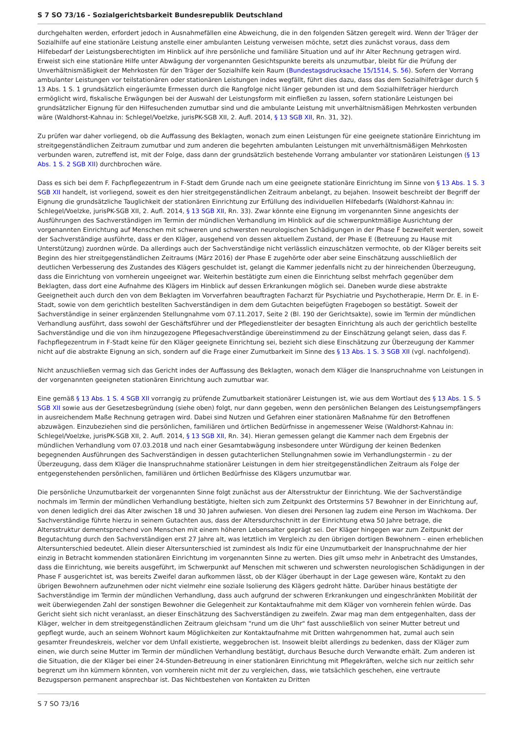S 7 SO 73/16 - Sozialgerichtsbarkeit Bundesrepublik Deutschland
durchgehalten werden, erfordert jedoch in Ausnahmefällen eine Abweichung, die in den folgenden Sätzen geregelt wird. Wenn der Träger der Sozialhilfe auf eine stationäre Leistung anstelle einer ambulanten Leistung verweisen möchte, setzt dies zunächst voraus, dass dem Hilfebedarf der Leistungsberechtigten im Hinblick auf ihre persönliche und familiäre Situation und auf ihr Alter Rechnung getragen wird. Erweist sich eine stationäre Hilfe unter Abwägung der vorgenannten Gesichtspunkte bereits als unzumutbar, bleibt für die Prüfung der Unverhältnismäßigkeit der Mehrkosten für den Träger der Sozialhilfe kein Raum (Bundestagsdrucksache 15/1514, S. 56). Sofern der Vorrang ambulanter Leistungen vor teilstationären oder stationären Leistungen indes wegfällt, führt dies dazu, dass das dem Sozialhilfeträger durch § 13 Abs. 1 S. 1 grundsätzlich eingeräumte Ermessen durch die Rangfolge nicht länger gebunden ist und dem Sozialhilfeträger hierdurch ermöglicht wird, fiskalische Erwägungen bei der Auswahl der Leistungsform mit einfließen zu lassen, sofern stationäre Leistungen bei grundsätzlicher Eignung für den Hilfesuchenden zumutbar sind und die ambulante Leistung mit unverhältnismäßigen Mehrkosten verbunden wäre (Waldhorst-Kahnau in: Schlegel/Voelzke, jurisPK-SGB XII, 2. Aufl. 2014, § 13 SGB XII, Rn. 31, 32).
Zu prüfen war daher vorliegend, ob die Auffassung des Beklagten, wonach zum einen Leistungen für eine geeignete stationäre Einrichtung im streitgegenständlichen Zeitraum zumutbar und zum anderen die begehrten ambulanten Leistungen mit unverhältnismäßigen Mehrkosten verbunden waren, zutreffend ist, mit der Folge, dass dann der grundsätzlich bestehende Vorrang ambulanter vor stationären Leistungen (§ 13 Abs. 1 S. 2 SGB XII) durchbrochen wäre.
Dass es sich bei dem F. Fachpflegezentrum in F-Stadt dem Grunde nach um eine geeignete stationäre Einrichtung im Sinne von § 13 Abs. 1 S. 3 SGB XII handelt, ist vorliegend, soweit es den hier streitgegenständlichen Zeitraum anbelangt, zu bejahen. Insoweit beschreibt der Begriff der Eignung die grundsätzliche Tauglichkeit der stationären Einrichtung zur Erfüllung des individuellen Hilfebedarfs (Waldhorst-Kahnau in: Schlegel/Voelzke, jurisPK-SGB XII, 2. Aufl. 2014, § 13 SGB XII, Rn. 33). Zwar könnte eine Eignung im vorgenannten Sinne angesichts der Ausführungen des Sachverständigen im Termin der mündlichen Verhandlung im Hinblick auf die schwerpunktmäßige Ausrichtung der vorgenannten Einrichtung auf Menschen mit schweren und schwersten neurologischen Schädigungen in der Phase F bezweifelt werden, soweit der Sachverständige ausführte, dass er den Kläger, ausgehend von dessen aktuellem Zustand, der Phase E (Betreuung zu Hause mit Unterstützung) zuordnen würde. Da allerdings auch der Sachverständige nicht verlässlich einzuschätzen vermochte, ob der Kläger bereits seit Beginn des hier streitgegenständlichen Zeitraums (März 2016) der Phase E zugehörte oder aber seine Einschätzung ausschließlich der deutlichen Verbesserung des Zustandes des Klägers geschuldet ist, gelangt die Kammer jedenfalls nicht zu der hinreichenden Überzeugung, dass die Einrichtung von vornherein ungeeignet war. Weiterhin bestätigte zum einen die Einrichtung selbst mehrfach gegenüber dem Beklagten, dass dort eine Aufnahme des Klägers im Hinblick auf dessen Erkrankungen möglich sei. Daneben wurde diese abstrakte Geeignetheit auch durch den von dem Beklagten im Vorverfahren beauftragten Facharzt für Psychiatrie und Psychotherapie, Herrn Dr. E. in E-Stadt, sowie von dem gerichtlich bestellten Sachverständigen in dem dem Gutachten beigefügten Fragebogen so bestätigt. Soweit der Sachverständige in seiner ergänzenden Stellungnahme vom 07.11.2017, Seite 2 (Bl. 190 der Gerichtsakte), sowie im Termin der mündlichen Verhandlung ausführt, dass sowohl der Geschäftsführer und der Pflegedienstleiter der besagten Einrichtung als auch der gerichtlich bestellte Sachverständige und die von ihm hinzugezogene Pflegesachverständige übereinstimmend zu der Einschätzung gelangt seien, dass das F. Fachpflegezentrum in F-Stadt keine für den Kläger geeignete Einrichtung sei, bezieht sich diese Einschätzung zur Überzeugung der Kammer nicht auf die abstrakte Eignung an sich, sondern auf die Frage einer Zumutbarkeit im Sinne des § 13 Abs. 1 S. 3 SGB XII (vgl. nachfolgend).
Nicht anzuschließen vermag sich das Gericht indes der Auffassung des Beklagten, wonach dem Kläger die Inanspruchnahme von Leistungen in der vorgenannten geeigneten stationären Einrichtung auch zumutbar war.
Eine gemäß § 13 Abs. 1 S. 4 SGB XII vorrangig zu prüfende Zumutbarkeit stationärer Leistungen ist, wie aus dem Wortlaut des § 13 Abs. 1 S. 5 SGB XII sowie aus der Gesetzesbegründung (siehe oben) folgt, nur dann gegeben, wenn den persönlichen Belangen des Leistungsempfängers in ausreichendem Maße Rechnung getragen wird. Dabei sind Nutzen und Gefahren einer stationären Maßnahme für den Betroffenen abzuwägen. Einzubeziehen sind die persönlichen, familiären und örtlichen Bedürfnisse in angemessener Weise (Waldhorst-Kahnau in: Schlegel/Voelzke, jurisPK-SGB XII, 2. Aufl. 2014, § 13 SGB XII, Rn. 34). Hieran gemessen gelangt die Kammer nach dem Ergebnis der mündlichen Verhandlung vom 07.03.2018 und nach einer Gesamtabwägung insbesondere unter Würdigung der keinen Bedenken begegnenden Ausführungen des Sachverständigen in dessen gutachterlichen Stellungnahmen sowie im Verhandlungstermin - zu der Überzeugung, dass dem Kläger die Inanspruchnahme stationärer Leistungen in dem hier streitgegenständlichen Zeitraum als Folge der entgegenstehenden persönlichen, familiären und örtlichen Bedürfnisse des Klägers unzumutbar war.
Die persönliche Unzumutbarkeit der vorgenannten Sinne folgt zunächst aus der Altersstruktur der Einrichtung. Wie der Sachverständige nochmals im Termin der mündlichen Verhandlung bestätigte, hielten sich zum Zeitpunkt des Ortstermins 57 Bewohner in der Einrichtung auf, von denen lediglich drei das Alter zwischen 18 und 30 Jahren aufwiesen. Von diesen drei Personen lag zudem eine Person im Wachkoma. Der Sachverständige führte hierzu in seinem Gutachten aus, dass der Altersdurchschnitt in der Einrichtung etwa 50 Jahre betrage, die Altersstruktur dementsprechend von Menschen mit einem höheren Lebensalter geprägt sei. Der Kläger hingegen war zum Zeitpunkt der Begutachtung durch den Sachverständigen erst 27 Jahre alt, was letztlich im Vergleich zu den übrigen dortigen Bewohnern – einen erheblichen Altersunterschied bedeutet. Allein dieser Altersunterschied ist zumindest als Indiz für eine Unzumutbarkeit der Inanspruchnahme der hier einzig in Betracht kommenden stationären Einrichtung im vorgenannten Sinne zu werten. Dies gilt umso mehr in Anbetracht des Umstandes, dass die Einrichtung, wie bereits ausgeführt, im Schwerpunkt auf Menschen mit schweren und schwersten neurologischen Schädigungen in der Phase F ausgerichtet ist, was bereits Zweifel daran aufkommen lässt, ob der Kläger überhaupt in der Lage gewesen wäre, Kontakt zu den übrigen Bewohnern aufzunehmen oder nicht vielmehr eine soziale Isolierung des Klägers gedroht hätte. Darüber hinaus bestätigte der Sachverständige im Termin der mündlichen Verhandlung, dass auch aufgrund der schweren Erkrankungen und eingeschränkten Mobilität der weit überwiegenden Zahl der sonstigen Bewohner die Gelegenheit zur Kontaktaufnahme mit dem Kläger von vornherein fehlen würde. Das Gericht sieht sich nicht veranlasst, an dieser Einschätzung des Sachverständigen zu zweifeln. Zwar mag man dem entgegenhalten, dass der Kläger, welcher in dem streitgegenständlichen Zeitraum gleichsam "rund um die Uhr" fast ausschließlich von seiner Mutter betreut und gepflegt wurde, auch an seinem Wohnort kaum Möglichkeiten zur Kontaktaufnahme mit Dritten wahrgenommen hat, zumal auch sein gesamter Freundeskreis, welcher vor dem Unfall existierte, weggebrochen ist. Insoweit bleibt allerdings zu bedenken, dass der Kläger zum einen, wie durch seine Mutter im Termin der mündlichen Verhandlung bestätigt, durchaus Besuche durch Verwandte erhält. Zum anderen ist die Situation, die der Kläger bei einer 24-Stunden-Betreuung in einer stationären Einrichtung mit Pflegekräften, welche sich nur zeitlich sehr begrenzt um ihn kümmern könnten, von vornherein nicht mit der zu vergleichen, dass, wie tatsächlich geschehen, eine vertraute Bezugsperson permanent ansprechbar ist. Das Nichtbestehen von Kontakten zu Dritten
S 7 SO 73/16